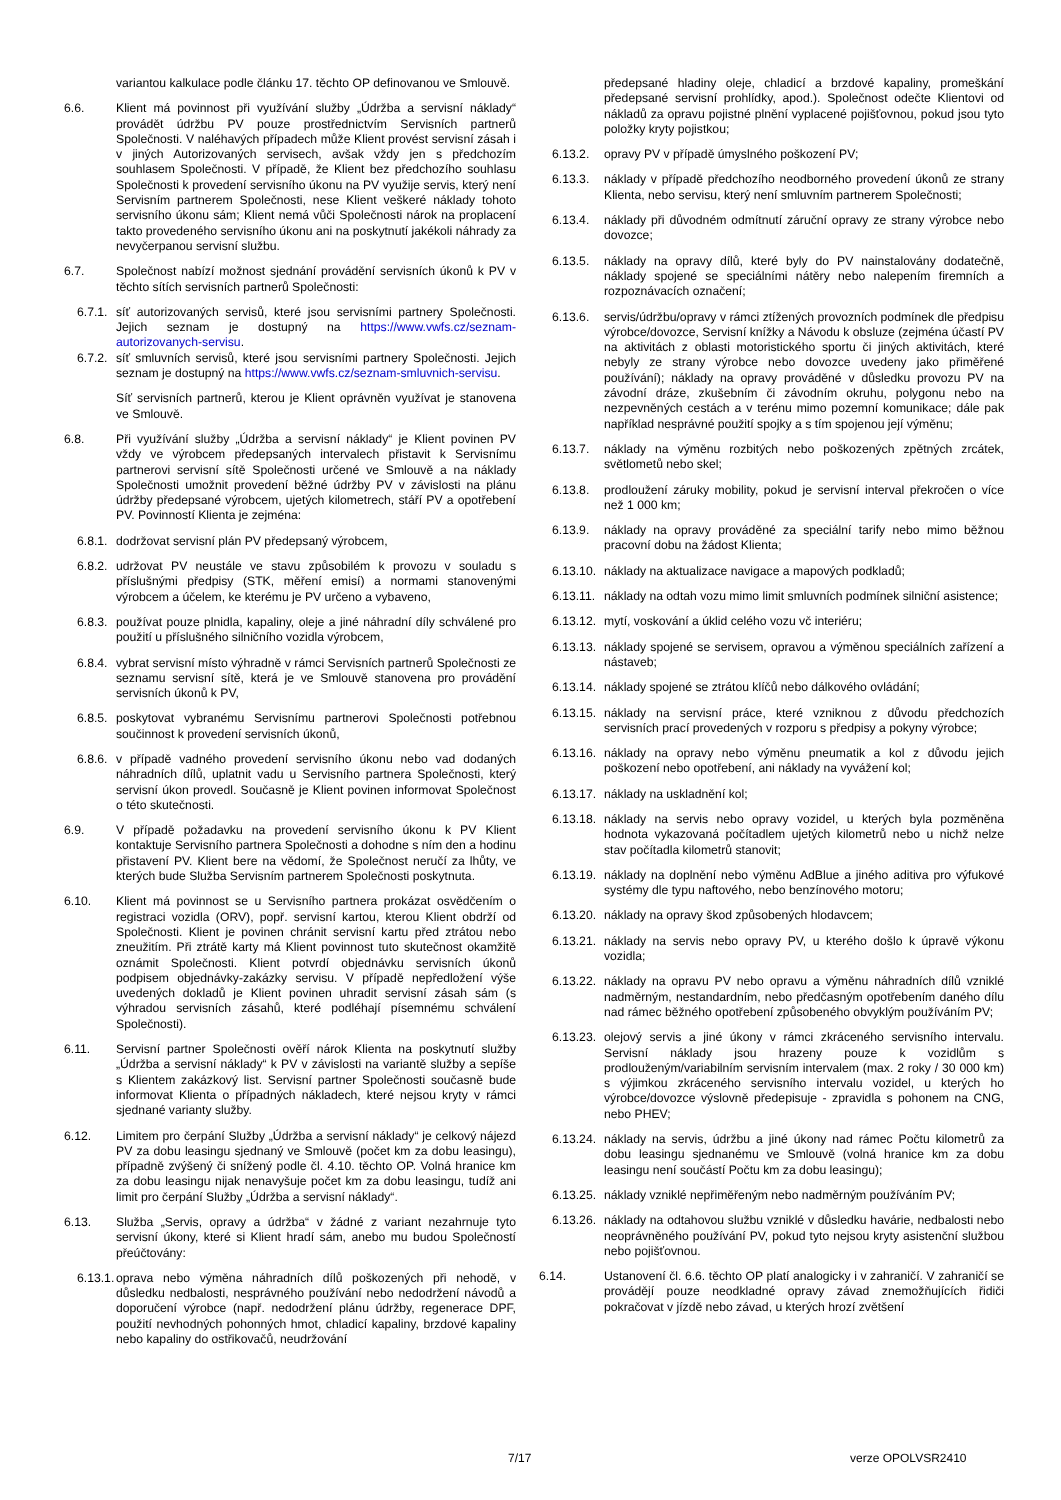variantou kalkulace podle článku 17. těchto OP definovanou ve Smlouvě.
6.6. Klient má povinnost při využívání služby „Údržba a servisní náklady“ provádět údržbu PV pouze prostřednictvím Servisních partnerů Společnosti. V naléhavých případech může Klient provést servisní zásah i v jiných Autorizovaných servisech, avšak vždy jen s předchozím souhlasem Společnosti. V případě, že Klient bez předchozího souhlasu Společnosti k provedení servisního úkonu na PV využije servis, který není Servisním partnerem Společnosti, nese Klient veškeré náklady tohoto servisního úkonu sám; Klient nemá vůči Společnosti nárok na proplacení takto provedeného servisního úkonu ani na poskytnutí jakékoli náhrady za nevyčerpanou servisní službu.
6.7. Společnost nabízí možnost sjednání provádění servisních úkonů k PV v těchto sítích servisních partnerů Společnosti:
6.7.1. síť autorizovaných servisů, které jsou servisními partnery Společnosti. Jejich seznam je dostupný na https://www.vwfs.cz/seznam-autorizovanych-servisu.
6.7.2. síť smluvních servisů, které jsou servisními partnery Společnosti. Jejich seznam je dostupný na https://www.vwfs.cz/seznam-smluvnich-servisu.
Síť servisních partnerů, kterou je Klient oprávněn využívat je stanovena ve Smlouvě.
6.8. Při využívání služby „Údržba a servisní náklady“ je Klient povinen PV vždy ve výrobcem předepsaných intervalech přistavit k Servisnímu partnerovi servisní sítě Společnosti určené ve Smlouvě a na náklady Společnosti umožnit provedení běžné údržby PV v závislosti na plánu údržby předepsané výrobcem, ujetých kilometrech, stáří PV a opotřebení PV. Povinností Klienta je zejména:
6.8.1. dodržovat servisní plán PV předepsaný výrobcem,
6.8.2. udržovat PV neustále ve stavu způsobilém k provozu v souladu s příslušnými předpisy (STK, měření emisí) a normami stanovenými výrobcem a účelem, ke kterému je PV určeno a vybaveno,
6.8.3. používat pouze plnidla, kapaliny, oleje a jiné náhradní díly schválené pro použití u příslušného silničního vozidla výrobcem,
6.8.4. vybrat servisní místo výhradně v rámci Servisních partnerů Společnosti ze seznamu servisní sítě, která je ve Smlouvě stanovena pro provádění servisních úkonů k PV,
6.8.5. poskytovat vybranému Servisnímu partnerovi Společnosti potřebnou součinnost k provedení servisních úkonů,
6.8.6. v případě vadného provedení servisního úkonu nebo vad dodaných náhradních dílů, uplatnit vadu u Servisního partnera Společnosti, který servisní úkon provedl. Současně je Klient povinen informovat Společnost o této skutečnosti.
6.9. V případě požadavku na provedení servisního úkonu k PV Klient kontaktuje Servisního partnera Společnosti a dohodne s ním den a hodinu přistavení PV. Klient bere na vědomí, že Společnost neručí za lhůty, ve kterých bude Služba Servisním partnerem Společnosti poskytnuta.
6.10. Klient má povinnost se u Servisního partnera prokázat osvědčením o registraci vozidla (ORV), popř. servisní kartou, kterou Klient obdrží od Společnosti. Klient je povinen chránit servisní kartu před ztrátou nebo zneužitím. Při ztrátě karty má Klient povinnost tuto skutečnost okamžitě oznámit Společnosti. Klient potvrdí objednávku servisních úkonů podpisem objednávky-zakázky servisu. V případě nepředložení výše uvedených dokladů je Klient povinen uhradit servisní zásah sám (s výhradou servisních zásahů, které podléhají písemnému schválení Společnosti).
6.11. Servisní partner Společnosti ověří nárok Klienta na poskytnutí služby „Údržba a servisní náklady“ k PV v závislosti na variantě služby a sepíše s Klientem zakázkový list. Servisní partner Společnosti současně bude informovat Klienta o případných nákladech, které nejsou kryty v rámci sjednané varianty služby.
6.12. Limitem pro čerpání Služby „Údržba a servisní náklady“ je celkový nájezd PV za dobu leasingu sjednaný ve Smlouvě (počet km za dobu leasingu), případně zvýšený či snížený podle čl. 4.10. těchto OP. Volná hranice km za dobu leasingu nijak nenavyšuje počet km za dobu leasingu, tudíž ani limit pro čerpání Služby „Údržba a servisní náklady“.
6.13. Služba „Servis, opravy a údržba“ v žádné z variant nezahrnuje tyto servisní úkony, které si Klient hradí sám, anebo mu budou Společností přeúčtovány:
6.13.1. oprava nebo výměna náhradních dílů poškozených při nehodě, v důsledku nedbalosti, nesprávného používání nebo nedodržení návodů a doporučení výrobce (např. nedodržení plánu údržby, regenerace DPF, použití nevhodných pohonných hmot, chladicí kapaliny, brzdové kapaliny nebo kapaliny do ostřikovačů, neudržování
předepsané hladiny oleje, chladicí a brzdové kapaliny, promeškání předepsané servisní prohlídky, apod.). Společnost odečte Klientovi od nákladů za opravu pojistné plnění vyplacené pojišťovnou, pokud jsou tyto položky kryty pojistkou;
6.13.2. opravy PV v případě úmyslného poškození PV;
6.13.3. náklady v případě předchozího neodborného provedení úkonů ze strany Klienta, nebo servisu, který není smluvním partnerem Společnosti;
6.13.4. náklady při důvodném odmítnutí záruční opravy ze strany výrobce nebo dovozce;
6.13.5. náklady na opravy dílů, které byly do PV nainstalovány dodatečně, náklady spojené se speciálními nátěry nebo nalepením firemních a rozpoznávacích označení;
6.13.6. servis/údržbu/opravy v rámci ztížených provozních podmínek dle předpisu výrobce/dovozce, Servisní knížky a Návodu k obsluze (zejména účastí PV na aktivitách z oblasti motoristického sportu či jiných aktivitách, které nebyly ze strany výrobce nebo dovozce uvedeny jako přiměřené používání); náklady na opravy prováděné v důsledku provozu PV na závodní dráze, zkušebním či závodním okruhu, polygonu nebo na nezpevněných cestách a v terénu mimo pozemní komunikace; dále pak například nesprávné použití spojky a s tím spojenou její výměnu;
6.13.7. náklady na výměnu rozbitých nebo poškozených zpětných zrcátek, světlometů nebo skel;
6.13.8. prodloužení záruky mobility, pokud je servisní interval překročen o více než 1 000 km;
6.13.9. náklady na opravy prováděné za speciální tarify nebo mimo běžnou pracovní dobu na žádost Klienta;
6.13.10.
náklady na aktualizace navigace a mapových podkladů;
6.13.11.
náklady na odtah vozu mimo limit smluvních podmínek silniční asistence;
6.13.12.
mytí, voskování a úklid celého vozu vč interiéru;
6.13.13.
náklady spojené se servisem, opravou a výměnou speciálních zařízení a nástaveb;
6.13.14.
náklady spojené se ztrátou klíčů nebo dálkového ovládání;
6.13.15.
náklady na servisní práce, které vzniknou z důvodu předchozích servisních prací provedených v rozporu s předpisy a pokyny výrobce;
6.13.16.
náklady na opravy nebo výměnu pneumatik a kol z důvodu jejich poškození nebo opotřebení, ani náklady na vyvážení kol;
6.13.17.
náklady na uskladnění kol;
6.13.18.
náklady na servis nebo opravy vozidel, u kterých byla pozměněna hodnota vykazovaná počítadlem ujetých kilometrů nebo u nichž nelze stav počítadla kilometrů stanovit;
6.13.19.
náklady na doplnění nebo výměnu AdBlue a jiného aditiva pro výfukové systémy dle typu naftového, nebo benzínového motoru;
6.13.20.
náklady na opravy škod způsobených hlodavcem;
6.13.21.
náklady na servis nebo opravy PV, u kterého došlo k úpravě výkonu vozidla;
6.13.22.
náklady na opravu PV nebo opravu a výměnu náhradních dílů vzniklé nadměrným, nestandardním, nebo předčasným opotřebením daného dílu nad rámec běžného opotřebení způsobeného obvyklým používáním PV;
6.13.23.
olejový servis a jiné úkony v rámci zkráceného servisního intervalu. Servisní náklady jsou hrazeny pouze k vozidlům s prodlouženým/variabilním servisním intervalem (max. 2 roky / 30 000 km) s výjimkou zkráceného servisního intervalu vozidel, u kterých ho výrobce/dovozce výslovně předepisuje - zpravidla s pohonem na CNG, nebo PHEV;
6.13.24.
náklady na servis, údržbu a jiné úkony nad rámec Počtu kilometrů za dobu leasingu sjednanému ve Smlouvě (volná hranice km za dobu leasingu není součástí Počtu km za dobu leasingu);
6.13.25.
náklady vzniklé nepřiměřeným nebo nadměrným používáním PV;
6.13.26.
náklady na odtahovou službu vzniklé v důsledku havárie, nedbalosti nebo neoprávněného používání PV, pokud tyto nejsou kryty asistenční službou nebo pojišťovnou.
6.14. Ustanovení čl. 6.6. těchto OP platí analogicky i v zahraničí. V zahraničí se provádějí pouze neodkladné opravy závad znemožňujících řidiči pokračovat v jízdě nebo závad, u kterých hrozí zvětšení
7/17 verze OPOLVSR2410